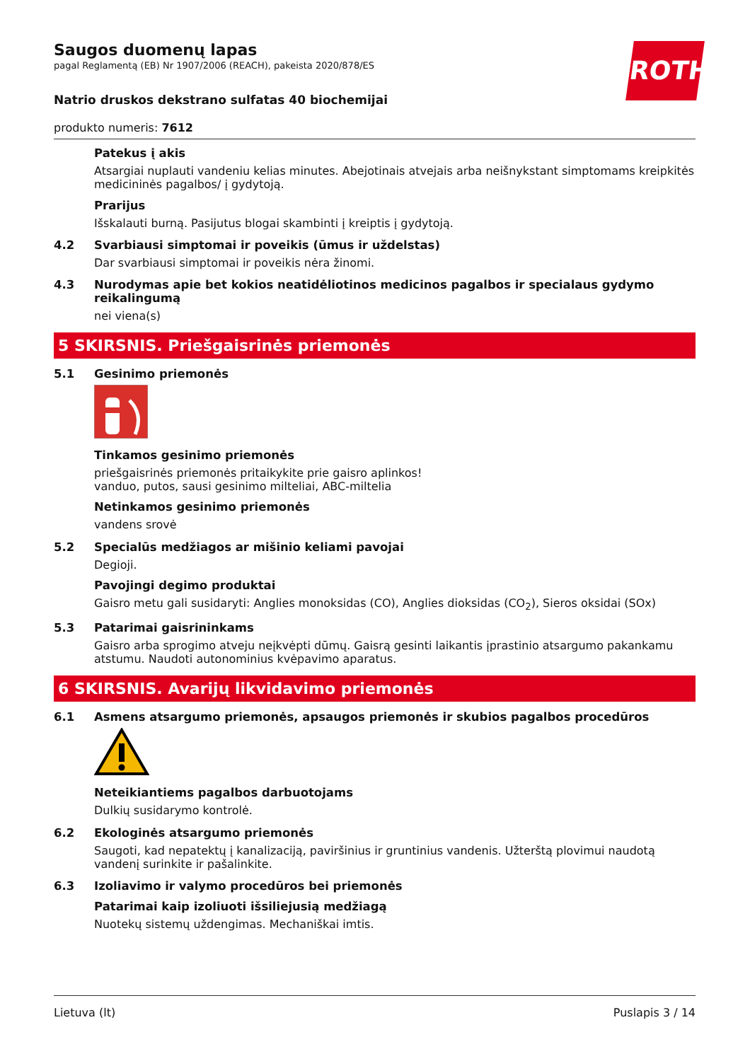ROTH
Saugos duomenų lapas
pagal Reglamentą (EB) Nr 1907/2006 (REACH), pakeista 2020/878/ES
Natrio druskos dekstrano sulfatas 40 biochemijai
produkto numeris: 7612
Patekus į akis
Atsargiai nuplauti vandeniu kelias minutes. Abejotinais atvejais arba neišnykstant simptomams kreipkitės medicininės pagalbos/ į gydytoją.
Prarijus
Išskalauti burną. Pasijutus blogai skambinti į kreiptis į gydytoją.
4.2 Svarbiausi simptomai ir poveikis (ūmus ir uždelstas)
Dar svarbiausi simptomai ir poveikis nėra žinomi.
4.3 Nurodymas apie bet kokios neatidėliotinos medicinos pagalbos ir specialaus gydymo reikalingumą
nei viena(s)
5 SKIRSNIS. Priešgaisrinės priemonės
5.1 Gesinimo priemonės
Tinkamos gesinimo priemonės
priešgaisrinės priemonės pritaikykite prie gaisro aplinkos!
vanduo, putos, sausi gesinimo milteliai, ABC-miltelia
Netinkamos gesinimo priemonės
vandens srovė
5.2 Specialūs medžiagos ar mišinio keliami pavojai
Degioji.
Pavojingi degimo produktai
Gaisro metu gali susidaryti: Anglies monoksidas (CO), Anglies dioksidas (CO<sub>2</sub>), Sieros oksidai (SOx)
5.3 Patarimai gaisrininkams
Gaisro arba sprogimo atveju neįkvėpti dūmų. Gaisrą gesinti laikantis įprastinio atsargumo pakankamu atstumu. Naudoti autonominius kvėpavimo aparatus.
6 SKIRSNIS. Avarijų likvidavimo priemonės
6.1 Asmens atsargumo priemonės, apsaugos priemonės ir skubios pagalbos procedūros
Neteikiantiems pagalbos darbuotojams
Dulkių susidarymo kontrolė.
6.2 Ekologinės atsargumo priemonės
Saugoti, kad nepatektų į kanalizaciją, paviršinius ir gruntinius vandenis. Užterštą plovimui naudotą vandenį surinkite ir pašalinkite.
6.3 Izoliavimo ir valymo procedūros bei priemonės
Patarimai kaip izoliuoti išsiliejusią medžiagą
Nuotekų sistemų uždengimas. Mechaniškai imtis.
Lietuva (lt) Puslapis 3 / 14